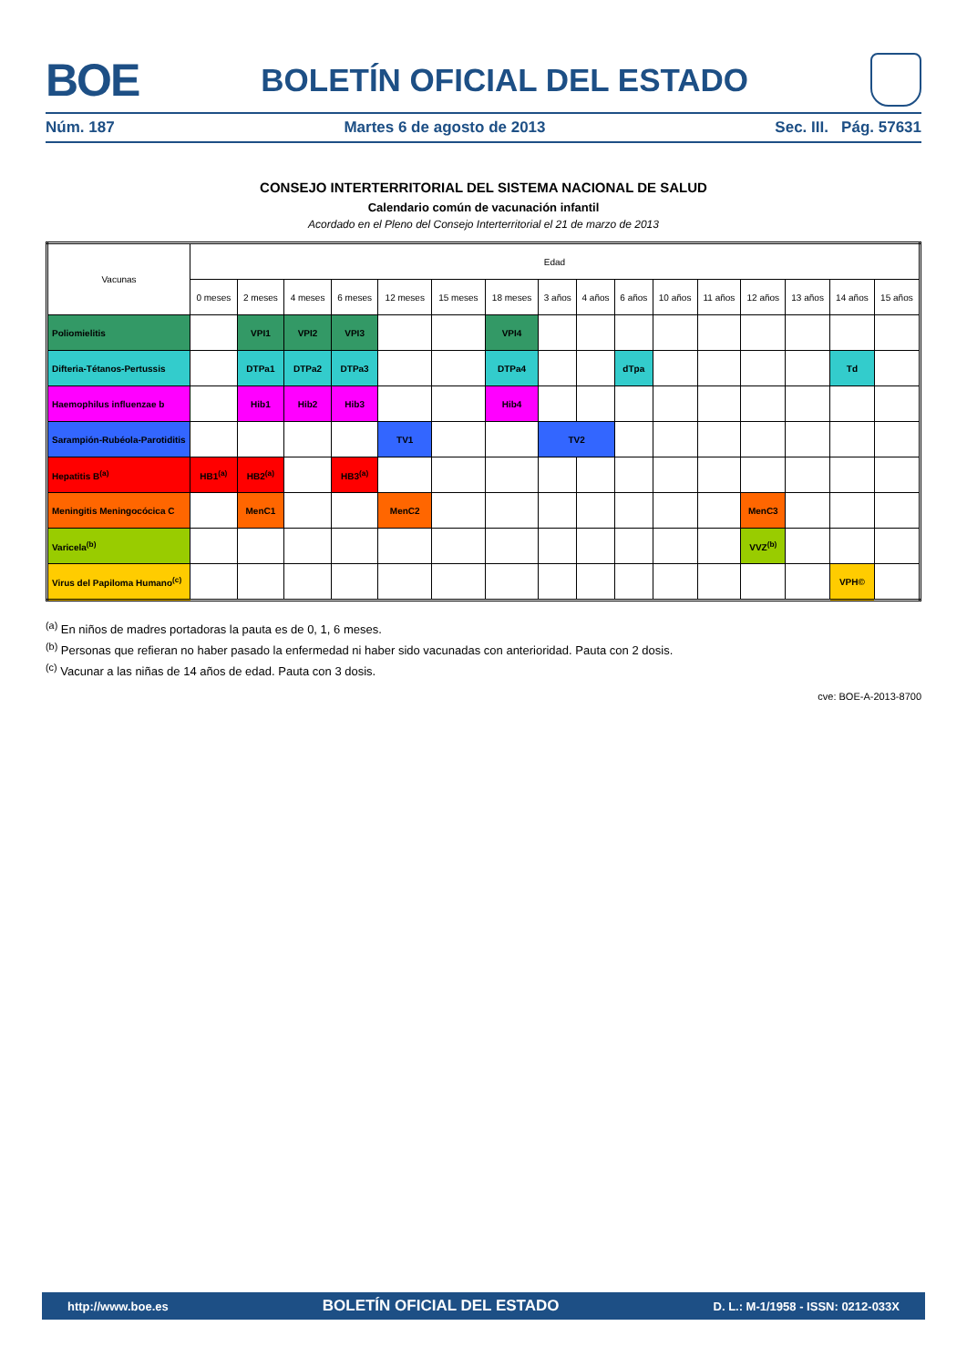BOE
BOLETÍN OFICIAL DEL ESTADO
Núm. 187 Martes 6 de agosto de 2013 Sec. III. Pág. 57631
CONSEJO INTERTERRITORIAL DEL SISTEMA NACIONAL DE SALUD
Calendario común de vacunación infantil
Acordado en el Pleno del Consejo Interterritorial el 21 de marzo de 2013
| Vacunas | Edad | | | | | | | | | | | | | | | |
| --- | --- | --- | --- | --- | --- | --- | --- | --- | --- | --- | --- | --- | --- | --- | --- | --- |
| | 0 meses | 2 meses | 4 meses | 6 meses | 12 meses | 15 meses | 18 meses | 3 años | 4 años | 6 años | 10 años | 11 años | 12 años | 13 años | 14 años | 15 años |
| Poliomielitis | | VPI1 | VPI2 | VPI3 | | | VPI4 | | | | | | | | | |
| Difteria-Tétanos-Pertussis | | DTPa1 | DTPa2 | DTPa3 | | | DTPa4 | | | dTpa | | | | | Td | |
| Haemophilus influenzae b | | Hib1 | Hib2 | Hib3 | | | Hib4 | | | | | | | | | |
| Sarampión-Rubéola-Parotiditis | | | | | TV1 | | | TV2 | | | | | | | | |
| Hepatitis B<sup>(a)</sup> | HB1<sup>(a)</sup> | HB2<sup>(a)</sup> | | HB3<sup>(a)</sup> | | | | | | | | | | | | |
| Meningitis Meningocócica C | | MenC1 | | | MenC2 | | | | | | | | MenC3 | | | |
| Varicela<sup>(b)</sup> | | | | | | | | | | | | | VVZ<sup>(b)</sup> | | | |
| Virus del Papiloma Humano<sup>(c)</sup> | | | | | | | | | | | | | | | VPH© | |
<sup>(a)</sup> En niños de madres portadoras la pauta es de 0, 1, 6 meses.
<sup>(b)</sup> Personas que refieran no haber pasado la enfermedad ni haber sido vacunadas con anterioridad. Pauta con 2 dosis.
<sup>(c)</sup> Vacunar a las niñas de 14 años de edad. Pauta con 3 dosis.
cve: BOE-A-2013-8700
http://www.boe.es BOLETÍN OFICIAL DEL ESTADO D. L.: M-1/1958 - ISSN: 0212-033X